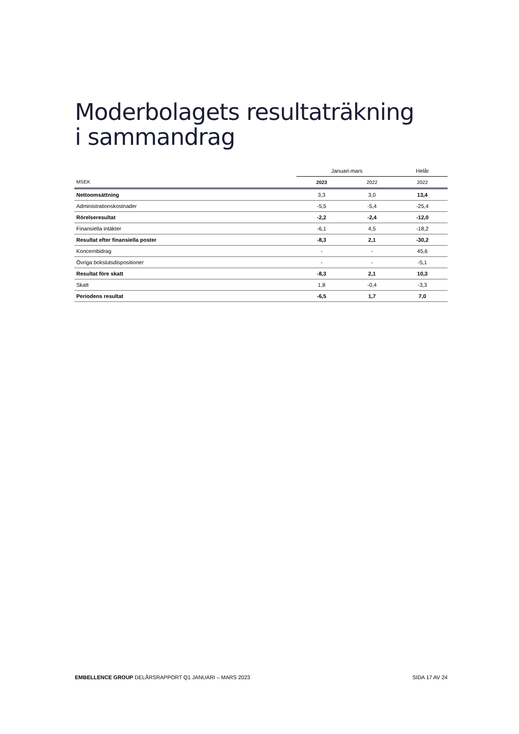Moderbolagets resultaträkning
i sammandrag
| | Januari-mars | | Helår |
| --- | --- | --- | --- |
| MSEK | 2023 | 2022 | 2022 |
| Nettoomsättning | 3,3 | 3,0 | 13,4 |
| Administrationskostnader | -5,5 | -5,4 | -25,4 |
| Rörelseresultat | -2,2 | -2,4 | -12,0 |
| Finansiella intäkter | -6,1 | 4,5 | -18,2 |
| Resultat efter finansiella poster | -8,3 | 2,1 | -30,2 |
| Koncernbidrag | - | - | 45,6 |
| Övriga bokslutsdispositioner | - | - | -5,1 |
| Resultat före skatt | -8,3 | 2,1 | 10,3 |
| Skatt | 1,8 | -0,4 | -3,3 |
| Periodens resultat | -6,5 | 1,7 | 7,0 |
EMBELLENCE GROUP DELÅRSRAPPORT Q1 JANUARI – MARS 2023 SIDA 17 AV 24